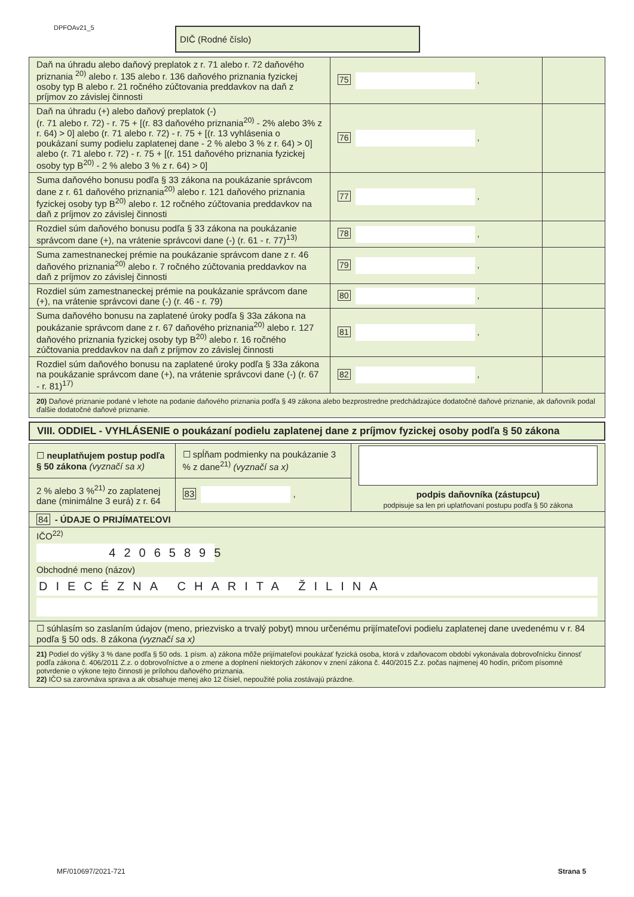DPFOAv21_5 DIČ (Rodné číslo)
| Daň na úhradu alebo daňový preplatok z r. 71 alebo r. 72 daňového priznania <sup>20)</sup> alebo r. 135 alebo r. 136 daňového priznania fyzickej osoby typ B alebo r. 21 ročného zúčtovania preddavkov na daň z príjmov zo závislej činnosti | 75 , | |
| Daň na úhradu (+) alebo daňový preplatok (-) (r. 71 alebo r. 72) - r. 75 + [(r. 83 daňového priznania<sup>20)</sup> - 2% alebo 3% z r. 64) > 0] alebo (r. 71 alebo r. 72) - r. 75 + [(r. 13 vyhlásenia o poukázaní sumy podielu zaplatenej dane - 2 % alebo 3 % z r. 64) > 0] alebo (r. 71 alebo r. 72) - r. 75 + [(r. 151 daňového priznania fyzickej osoby typ B<sup>20)</sup> - 2 % alebo 3 % z r. 64) > 0] | 76 , | |
| Suma daňového bonusu podľa § 33 zákona na poukázanie správcom dane z r. 61 daňového priznania<sup>20)</sup> alebo r. 121 daňového priznania fyzickej osoby typ B<sup>20)</sup> alebo r. 12 ročného zúčtovania preddavkov na daň z príjmov zo závislej činnosti | 77 , | |
| Rozdiel súm daňového bonusu podľa § 33 zákona na poukázanie správcom dane (+), na vrátenie správcovi dane (-) (r. 61 - r. 77)<sup>13)</sup> | 78 , | |
| Suma zamestnaneckej prémie na poukázanie správcom dane z r. 46 daňového priznania<sup>20)</sup> alebo r. 7 ročného zúčtovania preddavkov na daň z príjmov zo závislej činnosti | 79 , | |
| Rozdiel súm zamestnaneckej prémie na poukázanie správcom dane (+), na vrátenie správcovi dane (-) (r. 46 - r. 79) | 80 , | |
| Suma daňového bonusu na zaplatené úroky podľa § 33a zákona na poukázanie správcom dane z r. 67 daňového priznania<sup>20)</sup> alebo r. 127 daňového priznania fyzickej osoby typ B<sup>20)</sup> alebo r. 16 ročného zúčtovania preddavkov na daň z príjmov zo závislej činnosti | 81 , | |
| Rozdiel súm daňového bonusu na zaplatené úroky podľa § 33a zákona na poukázanie správcom dane (+), na vrátenie správcovi dane (-) (r. 67 - r. 81)<sup>17)</sup> | 82 , | |
| 20) Daňové priznanie podané v lehote na podanie daňového priznania podľa § 49 zákona alebo bezprostredne predchádzajúce dodatočné daňové priznanie, ak daňovník podal ďalšie dodatočné daňové priznanie. | | |
VIII. ODDIEL - VYHLÁSENIE o poukázaní podielu zaplatenej dane z príjmov fyzickej osoby podľa § 50 zákona
| ☐ neuplatňujem postup podľa § 50 zákona (vyznačí sa x) | ☐ spĺňam podmienky na poukázanie 3 % z dane<sup>21)</sup> (vyznačí sa x) | podpis daňovníka (zástupcu) podpisuje sa len pri uplatňovaní postupu podľa § 50 zákona |
| 2 % alebo 3 %<sup>21)</sup> zo zaplatenej dane (minimálne 3 eurá) z r. 64 | 83 , | |
| 84 - ÚDAJE O PRIJÍMATEĽOVI | | |
| IČO<sup>22)</sup> 42065895 Obchodné meno (názov) DIECÉZNA CHARITA ŽILINA | | |
| ☐ súhlasím so zaslaním údajov (meno, priezvisko a trvalý pobyt) mnou určenému prijímateľovi podielu zaplatenej dane uvedenému v r. 84 podľa § 50 ods. 8 zákona (vyznačí sa x) | | |
| 21) Podiel do výšky 3 % dane podľa § 50 ods. 1 písm. a) zákona môže prijímateľovi poukázať fyzická osoba, ktorá v zdaňovacom období vykonávala dobrovoľnícku činnosť podľa zákona č. 406/2011 Z.z. o dobrovoľníctve a o zmene a doplnení niektorých zákonov v znení zákona č. 440/2015 Z.z. počas najmenej 40 hodín, pričom písomné potvrdenie o výkone tejto činnosti je prílohou daňového priznania. 22) IČO sa zarovnáva sprava a ak obsahuje menej ako 12 čísiel, nepoužité polia zostávajú prázdne. | | |
MF/010697/2021-721 Strana 5